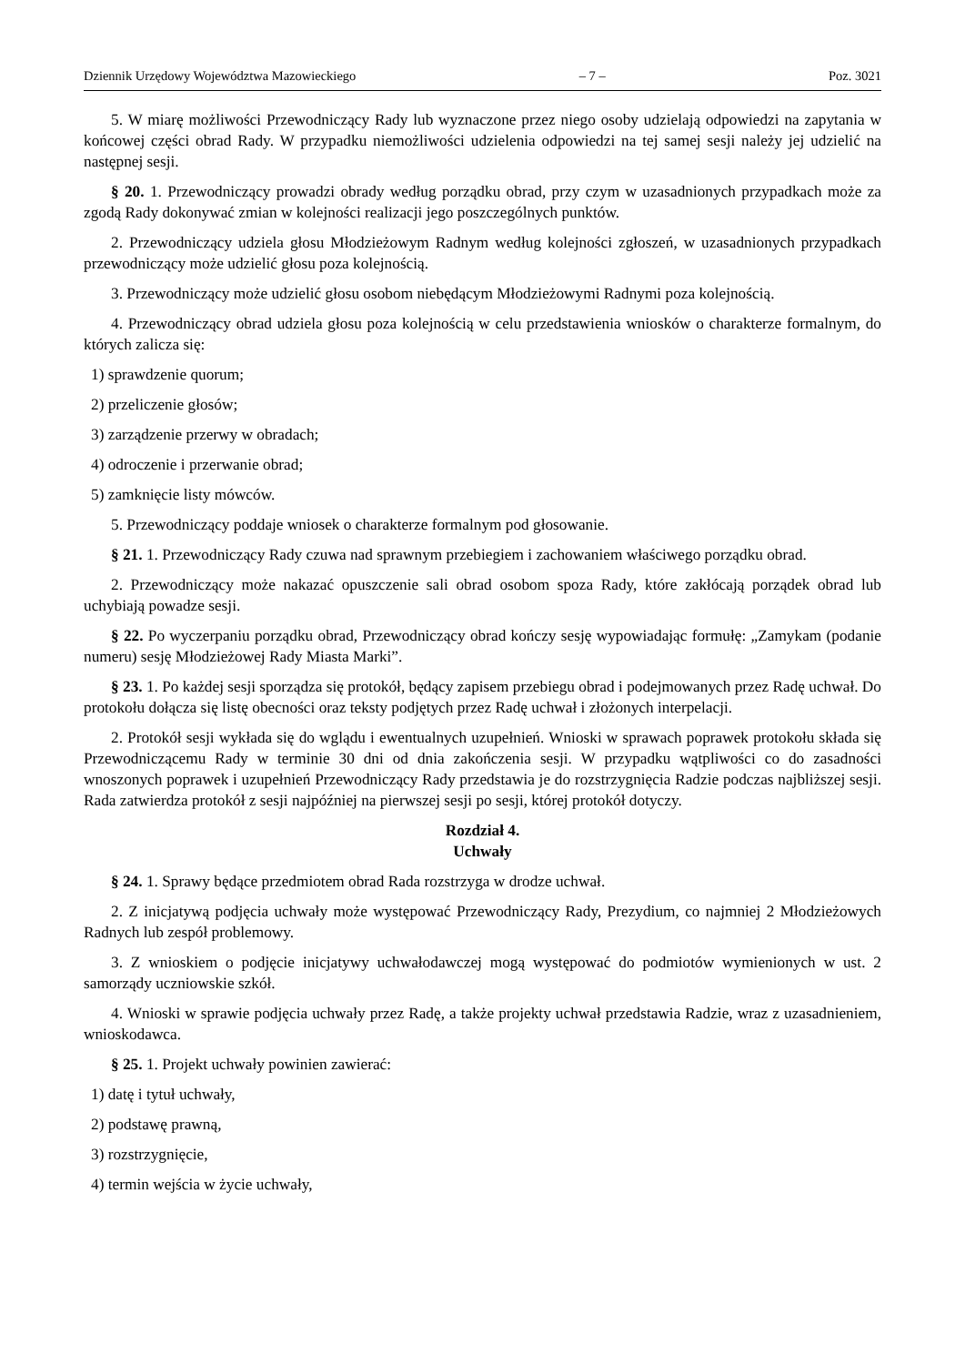Dziennik Urzędowy Województwa Mazowieckiego – 7 – Poz. 3021
5. W miarę możliwości Przewodniczący Rady lub wyznaczone przez niego osoby udzielają odpowiedzi na zapytania w końcowej części obrad Rady. W przypadku niemożliwości udzielenia odpowiedzi na tej samej sesji należy jej udzielić na następnej sesji.
§ 20. 1. Przewodniczący prowadzi obrady według porządku obrad, przy czym w uzasadnionych przypadkach może za zgodą Rady dokonywać zmian w kolejności realizacji jego poszczególnych punktów.
2. Przewodniczący udziela głosu Młodzieżowym Radnym według kolejności zgłoszeń, w uzasadnionych przypadkach przewodniczący może udzielić głosu poza kolejnością.
3. Przewodniczący może udzielić głosu osobom niebędącym Młodzieżowymi Radnymi poza kolejnością.
4. Przewodniczący obrad udziela głosu poza kolejnością w celu przedstawienia wniosków o charakterze formalnym, do których zalicza się:
1) sprawdzenie quorum;
2) przeliczenie głosów;
3) zarządzenie przerwy w obradach;
4) odroczenie i przerwanie obrad;
5) zamknięcie listy mówców.
5. Przewodniczący poddaje wniosek o charakterze formalnym pod głosowanie.
§ 21. 1. Przewodniczący Rady czuwa nad sprawnym przebiegiem i zachowaniem właściwego porządku obrad.
2. Przewodniczący może nakazać opuszczenie sali obrad osobom spoza Rady, które zakłócają porządek obrad lub uchybiają powadze sesji.
§ 22. Po wyczerpaniu porządku obrad, Przewodniczący obrad kończy sesję wypowiadając formułę: „Zamykam (podanie numeru) sesję Młodzieżowej Rady Miasta Marki”.
§ 23. 1. Po każdej sesji sporządza się protokół, będący zapisem przebiegu obrad i podejmowanych przez Radę uchwał. Do protokołu dołącza się listę obecności oraz teksty podjętych przez Radę uchwał i złożonych interpelacji.
2. Protokół sesji wykłada się do wglądu i ewentualnych uzupełnień. Wnioski w sprawach poprawek protokołu składa się Przewodniczącemu Rady w terminie 30 dni od dnia zakończenia sesji. W przypadku wątpliwości co do zasadności wnoszonych poprawek i uzupełnień Przewodniczący Rady przedstawia je do rozstrzygnięcia Radzie podczas najbliższej sesji. Rada zatwierdza protokół z sesji najpóźniej na pierwszej sesji po sesji, której protokół dotyczy.
Rozdział 4.
Uchwały
§ 24. 1. Sprawy będące przedmiotem obrad Rada rozstrzyga w drodze uchwał.
2. Z inicjatywą podjęcia uchwały może występować Przewodniczący Rady, Prezydium, co najmniej 2 Młodzieżowych Radnych lub zespół problemowy.
3. Z wnioskiem o podjęcie inicjatywy uchwałodawczej mogą występować do podmiotów wymienionych w ust. 2 samorządy uczniowskie szkół.
4. Wnioski w sprawie podjęcia uchwały przez Radę, a także projekty uchwał przedstawia Radzie, wraz z uzasadnieniem, wnioskodawca.
§ 25. 1. Projekt uchwały powinien zawierać:
1) datę i tytuł uchwały,
2) podstawę prawną,
3) rozstrzygnięcie,
4) termin wejścia w życie uchwały,